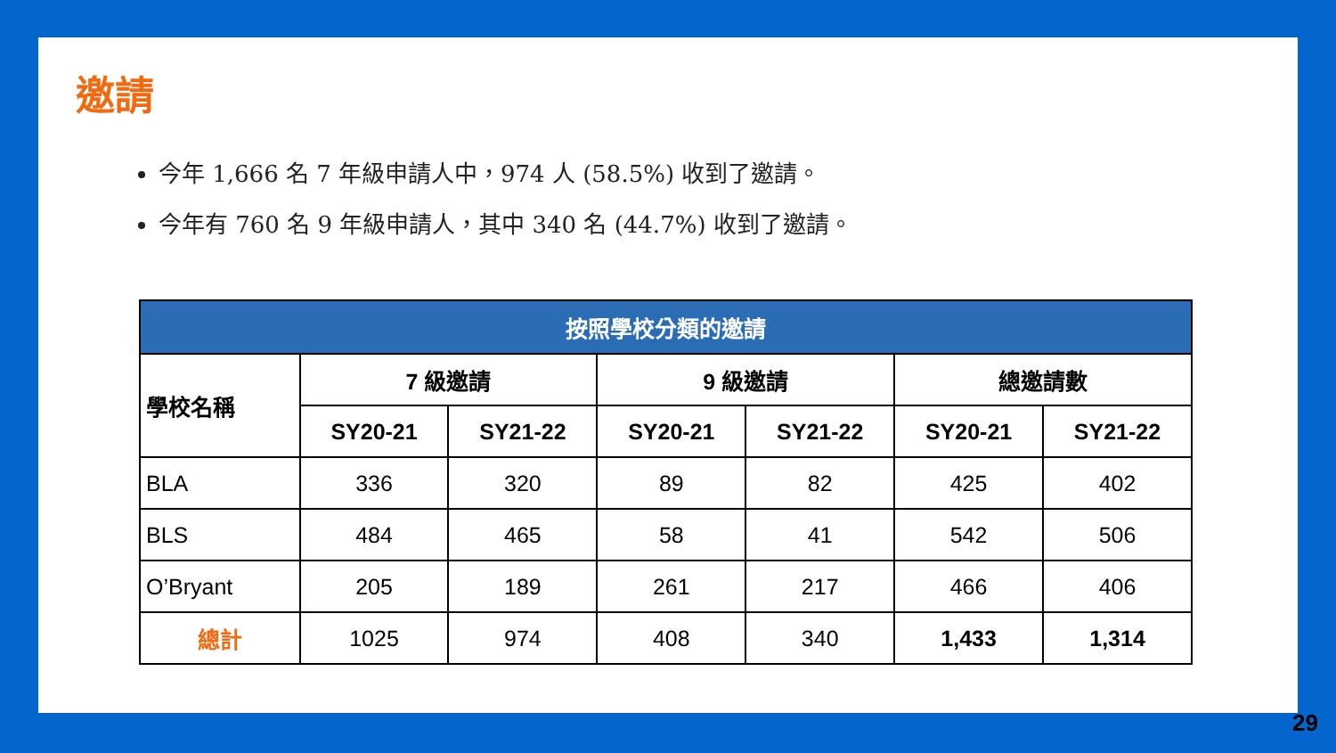邀請
今年 1,666 名 7 年級申請人中，974 人 (58.5%) 收到了邀請。
今年有 760 名 9 年級申請人，其中 340 名 (44.7%) 收到了邀請。
| 按照學校分類的邀請 | | | | | | |
| 學校名稱 | 7 級邀請 | | 9 級邀請 | | 總邀請數 | |
| | SY20-21 | SY21-22 | SY20-21 | SY21-22 | SY20-21 | SY21-22 |
| BLA | 336 | 320 | 89 | 82 | 425 | 402 |
| BLS | 484 | 465 | 58 | 41 | 542 | 506 |
| O’Bryant | 205 | 189 | 261 | 217 | 466 | 406 |
| 總計 | 1025 | 974 | 408 | 340 | 1,433 | 1,314 |
29